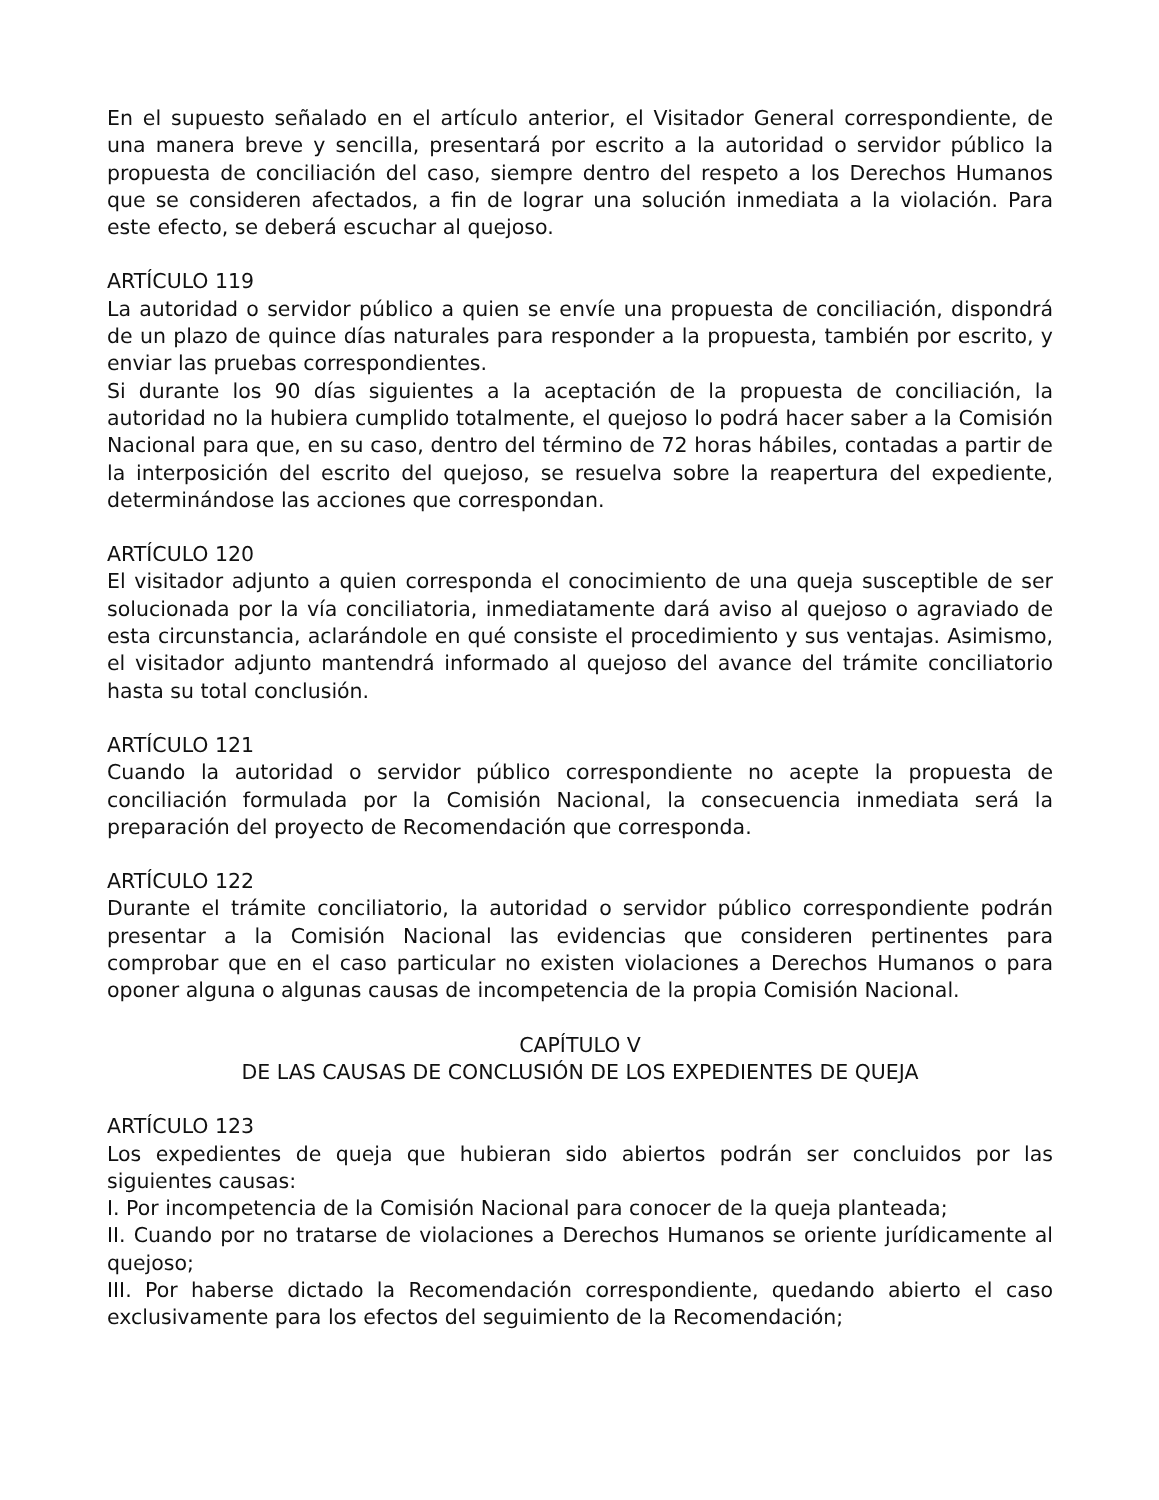En el supuesto señalado en el artículo anterior, el Visitador General correspondiente, de una manera breve y sencilla, presentará por escrito a la autoridad o servidor público la propuesta de conciliación del caso, siempre dentro del respeto a los Derechos Humanos que se consideren afectados, a fin de lograr una solución inmediata a la violación. Para este efecto, se deberá escuchar al quejoso.
ARTÍCULO 119
La autoridad o servidor público a quien se envíe una propuesta de conciliación, dispondrá de un plazo de quince días naturales para responder a la propuesta, también por escrito, y enviar las pruebas correspondientes.
Si durante los 90 días siguientes a la aceptación de la propuesta de conciliación, la autoridad no la hubiera cumplido totalmente, el quejoso lo podrá hacer saber a la Comisión Nacional para que, en su caso, dentro del término de 72 horas hábiles, contadas a partir de la interposición del escrito del quejoso, se resuelva sobre la reapertura del expediente, determinándose las acciones que correspondan.
ARTÍCULO 120
El visitador adjunto a quien corresponda el conocimiento de una queja susceptible de ser solucionada por la vía conciliatoria, inmediatamente dará aviso al quejoso o agraviado de esta circunstancia, aclarándole en qué consiste el procedimiento y sus ventajas. Asimismo, el visitador adjunto mantendrá informado al quejoso del avance del trámite conciliatorio hasta su total conclusión.
ARTÍCULO 121
Cuando la autoridad o servidor público correspondiente no acepte la propuesta de conciliación formulada por la Comisión Nacional, la consecuencia inmediata será la preparación del proyecto de Recomendación que corresponda.
ARTÍCULO 122
Durante el trámite conciliatorio, la autoridad o servidor público correspondiente podrán presentar a la Comisión Nacional las evidencias que consideren pertinentes para comprobar que en el caso particular no existen violaciones a Derechos Humanos o para oponer alguna o algunas causas de incompetencia de la propia Comisión Nacional.
CAPÍTULO V
DE LAS CAUSAS DE CONCLUSIÓN DE LOS EXPEDIENTES DE QUEJA
ARTÍCULO 123
Los expedientes de queja que hubieran sido abiertos podrán ser concluidos por las siguientes causas:
I. Por incompetencia de la Comisión Nacional para conocer de la queja planteada;
II. Cuando por no tratarse de violaciones a Derechos Humanos se oriente jurídicamente al quejoso;
III. Por haberse dictado la Recomendación correspondiente, quedando abierto el caso exclusivamente para los efectos del seguimiento de la Recomendación;